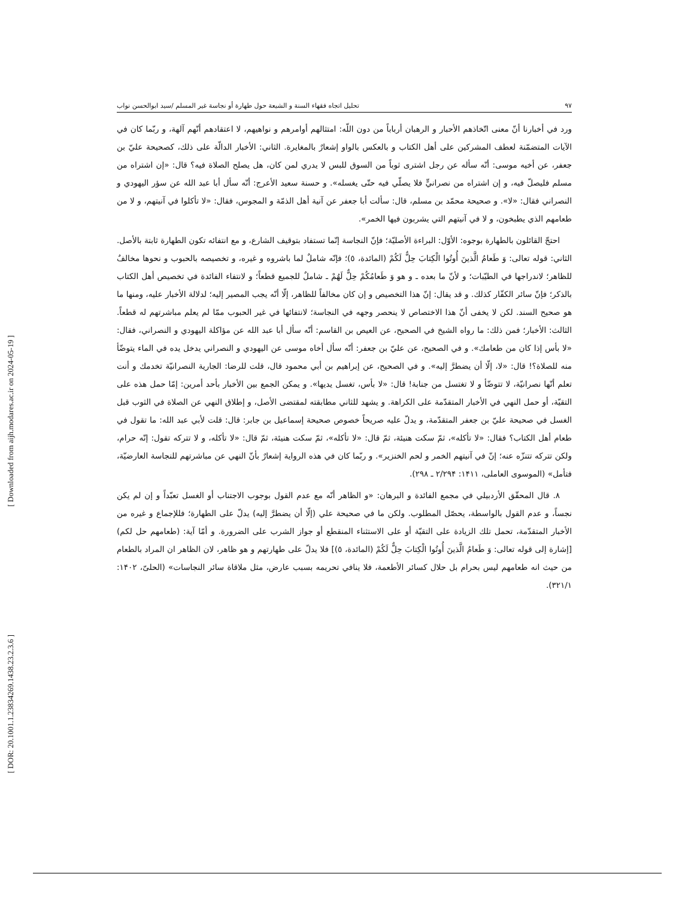[ Downloaded from aijh.modares.ac.ir on 2024-05-19 ]
[ DOR: 20.1001.1.23834269.1438.23.2.3.6 ]
تحليل اتجاه فقهاء السنة و الشيعة حول طهارة أو نجاسة غير المسلم /سيد ابوالحسن نواب ٩٧
ورد في أخبارنا أنّ معنى اتّخاذهم الأحبار و الرهبان أرباباً من دون اللّه: امتثالهم أوامرهم و نواهيهم، لا اعتقادهم أنّهم آلهة، و ربّما كان في الآيات المتضمّنة لعطف المشركين على أهل الكتاب و بالعكس بالواو إشعارٌ بالمغايرة. الثاني: الأخبار الدالّة على ذلك، كصحيحة عليّ بن جعفر، عن أخيه موسى: أنّه سأله عن رجل اشترى ثوباً من السوق للبس لا يدري لمن كان، هل يصلح الصلاة فيه؟ قال: «إن اشتراه من مسلم فليصلّ فيه، و إن اشتراه من نصرانيٍّ فلا يصلّي فيه حتّى يغسله». و حسنة سعيد الأعرج: أنّه سأل أبا عبد الله عن سؤر اليهودي و النصراني فقال: «لا». و صحيحة محمّد بن مسلم، قال: سألت أبا جعفر عن آنية أهل الذمّة و المجوس، فقال: «لا تأكلوا في آنيتهم، و لا من طعامهم الذي يطبخون، و لا في آنيتهم التي يشربون فيها الخمر».
احتجّ القائلون بالطهارة بوجوه: الأوّل: البراءة الأصليّة؛ فإنّ النجاسة إنّما تستفاد بتوقيف الشارع، و مع انتفائه تكون الطهارة ثابتة بالأصل. الثاني: قوله تعالى: وَ طَعامُ الَّذينَ أُوتُوا الْكِتابَ حِلٌّ لَكُمْ (المائدة، ٥)؛ فإنّه شاملٌ لما باشروه و غيره، و تخصيصه بالحبوب و نحوها مخالفٌ للظاهر؛ لاندراجها في الطيّبات؛ و لأنّ ما بعده ـ و هو وَ طَعامُكُمْ حِلٌّ لَهُمْ ـ شاملٌ للجميع قطعاً؛ و لانتفاء الفائدة في تخصيص أهل الكتاب بالذكر؛ فإنّ سائر الكفّار كذلك. و قد يقال: إنّ هذا التخصيص و إن كان مخالفاً للظاهر، إلّا أنّه يجب المصير إليه؛ لدلالة الأخبار عليه، ومنها ما هو صحيح السند. لكن لا يخفى أنّ هذا الاختصاص لا ينحصر وجهه في النجاسة؛ لانتفائها في غير الحبوب ممّا لم يعلم مباشرتهم له قطعاً. الثالث: الأخبار؛ فمن ذلك: ما رواه الشيخ في الصحيح، عن العيص بن القاسم: أنّه سأل أبا عبد الله عن مؤاكلة اليهودي و النصراني، فقال: «لا بأس إذا كان من طعامك». و في الصحيح، عن عليّ بن جعفر: أنّه سأل أخاه موسى عن اليهودي و النصراني يدخل يده في الماء يتوضّأ منه للصلاة؟! قال: «لا، إلّا أن يضطرَّ إليه». و في الصحيح، عن إبراهيم بن أبي محمود قال، قلت للرضا: الجارية النصرانيّة تخدمك و أنت تعلم أنّها نصرانيّة، لا تتوضّأ و لا تغتسل من جنابة! قال: «لا بأس، تغسل يديها». و يمكن الجمع بين الأخبار بأحد أمرين: إمّا حمل هذه على التقيّة، أو حمل النهي في الأخبار المتقدّمة على الكراهة. و يشهد للثاني مطابقته لمقتضى الأصل، و إطلاق النهي عن الصلاة في الثوب قبل الغسل في صحيحة عليّ بن جعفر المتقدّمة، و يدلّ عليه صريحاً خصوص صحيحة إسماعيل بن جابر: قال: قلت لأبي عبد الله: ما تقول في طعام أهل الكتاب؟ فقال: «لا تأكله»، ثمّ سكت هنيئة، ثمّ قال: «لا تأكله»، ثمّ سكت هنيئة، ثمّ قال: «لا تأكله، و لا تتركه تقول: إنّه حرام، ولكن تتركه تتنزّه عنه؛ إنّ في آنيتهم الخمر و لحم الخنزير». و ربّما كان في هذه الرواية إشعارٌ بأنّ النهي عن مباشرتهم للنجاسة العارضيّة، فتأمل» (الموسوى العاملى، ١۴١١: ٢/٢٩۴ ـ ٢٩٨).
٨. قال المحقّق الأردبيلي في مجمع الفائدة و البرهان: «و الظاهر أنّه مع عدم القول بوجوب الاجتناب أو الغسل تعبّداً و إن لم يكن نجساً، و عدم القول بالواسطة، يحصّل المطلوب. ولكن ما في صحيحة علي (إلّا أن يضطرَّ إليه) يدلّ على الطهارة؛ فللإجماع و غيره من الأخبار المتقدّمة، تحمل تلك الزيادة على التقيّة أو على الاستثناء المنقطع أو جواز الشرب على الضرورة. و أمّا آية: (طعامهم حل لكم) [إشارة إلى قوله تعالى: وَ طَعامُ الَّذينَ أُوتُوا الْكِتابَ حِلٌّ لَكُمْ (المائدة، ٥)] فلا يدلّ على طهارتهم و هو ظاهر، لان الظاهر ان المراد بالطعام من حيث انه طعامهم ليس بحرام بل حلال كسائر الأطعمة، فلا ينافي تحريمه بسبب عارض، مثل ملاقاة سائر النجاسات» (الحلىّ، ١۴٠٢: ٣٢١/١).